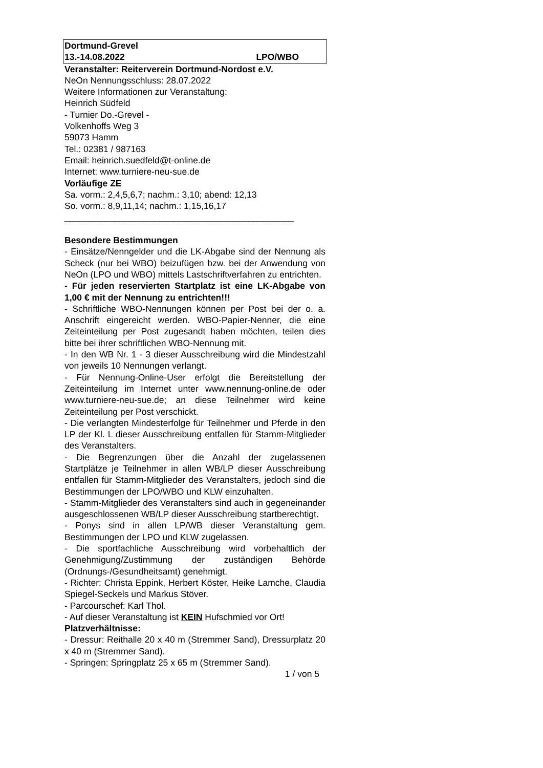Dortmund-Grevel
13.-14.08.2022 LPO/WBO
Veranstalter: Reiterverein Dortmund-Nordost e.V.
NeOn Nennungsschluss: 28.07.2022
Weitere Informationen zur Veranstaltung:
Heinrich Südfeld
- Turnier Do.-Grevel -
Volkenhoffs Weg 3
59073 Hamm
Tel.: 02381 / 987163
Email: heinrich.suedfeld@t-online.de
Internet: www.turniere-neu-sue.de
Vorläufige ZE
Sa. vorm.: 2,4,5,6,7; nachm.: 3,10; abend: 12,13
So. vorm.: 8,9,11,14; nachm.: 1,15,16,17
______________________________________________
Besondere Bestimmungen
- Einsätze/Nenngelder und die LK-Abgabe sind der Nennung als Scheck (nur bei WBO) beizufügen bzw. bei der Anwendung von NeOn (LPO und WBO) mittels Lastschriftverfahren zu entrichten.
- Für jeden reservierten Startplatz ist eine LK-Abgabe von 1,00 € mit der Nennung zu entrichten!!!
- Schriftliche WBO-Nennungen können per Post bei der o. a. Anschrift eingereicht werden. WBO-Papier-Nenner, die eine Zeiteinteilung per Post zugesandt haben möchten, teilen dies bitte bei ihrer schriftlichen WBO-Nennung mit.
- In den WB Nr. 1 - 3 dieser Ausschreibung wird die Mindestzahl von jeweils 10 Nennungen verlangt.
- Für Nennung-Online-User erfolgt die Bereitstellung der Zeiteinteilung im Internet unter www.nennung-online.de oder www.turniere-neu-sue.de; an diese Teilnehmer wird keine Zeiteinteilung per Post verschickt.
- Die verlangten Mindesterfolge für Teilnehmer und Pferde in den LP der Kl. L dieser Ausschreibung entfallen für Stamm-Mitglieder des Veranstalters.
- Die Begrenzungen über die Anzahl der zugelassenen Startplätze je Teilnehmer in allen WB/LP dieser Ausschreibung entfallen für Stamm-Mitglieder des Veranstalters, jedoch sind die Bestimmungen der LPO/WBO und KLW einzuhalten.
- Stamm-Mitglieder des Veranstalters sind auch in gegeneinander ausgeschlossenen WB/LP dieser Ausschreibung startberechtigt.
- Ponys sind in allen LP/WB dieser Veranstaltung gem. Bestimmungen der LPO und KLW zugelassen.
- Die sportfachliche Ausschreibung wird vorbehaltlich der Genehmigung/Zustimmung der zuständigen Behörde (Ordnungs-/Gesundheitsamt) genehmigt.
- Richter: Christa Eppink, Herbert Köster, Heike Lamche, Claudia Spiegel-Seckels und Markus Stöver.
- Parcourschef: Karl Thol.
- Auf dieser Veranstaltung ist KEIN Hufschmied vor Ort!
Platzverhältnisse:
- Dressur: Reithalle 20 x 40 m (Stremmer Sand), Dressurplatz 20 x 40 m (Stremmer Sand).
- Springen: Springplatz 25 x 65 m (Stremmer Sand).
1 / von 5